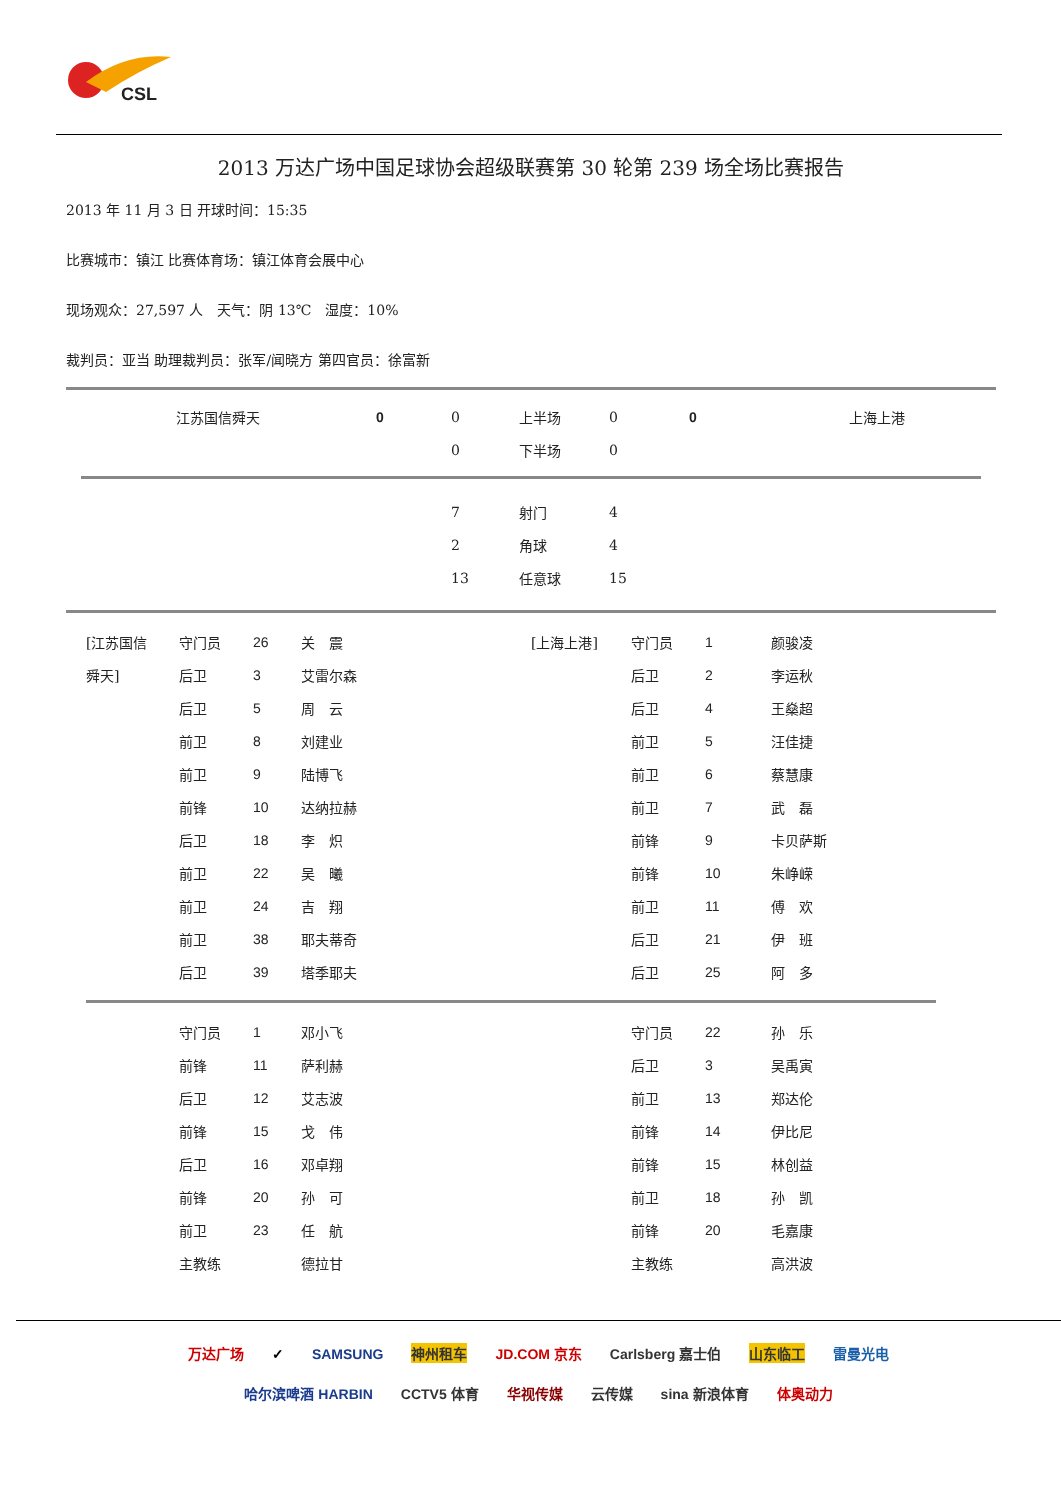CSL
2013 万达广场中国足球协会超级联赛第 30 轮第 239 场全场比赛报告
2013 年 11 月 3 日 开球时间：15:35
比赛城市：镇江 比赛体育场：镇江体育会展中心
现场观众：27,597 人　天气：阴 13℃　湿度：10%
裁判员：亚当 助理裁判员：张军/闻晓方 第四官员：徐富新
| | 江苏国信舜天 | 0 | 0 | 上半场 | 0 | 0 | 上海上港 |
| | | | 0 | 下半场 | 0 | | |
| | 7 | 射门 | 4 |
| | 2 | 角球 | 4 |
| | 13 | 任意球 | 15 |
| [江苏国信 | 守门员 | 26 | 关 震 | [上海上港] | 守门员 | 1 | 颜骏凌 |
| 舜天] | 后卫 | 3 | 艾雷尔森 | | 后卫 | 2 | 李运秋 |
| | 后卫 | 5 | 周 云 | | 后卫 | 4 | 王燊超 |
| | 前卫 | 8 | 刘建业 | | 前卫 | 5 | 汪佳捷 |
| | 前卫 | 9 | 陆博飞 | | 前卫 | 6 | 蔡慧康 |
| | 前锋 | 10 | 达纳拉赫 | | 前卫 | 7 | 武 磊 |
| | 后卫 | 18 | 李 炽 | | 前锋 | 9 | 卡贝萨斯 |
| | 前卫 | 22 | 吴 曦 | | 前锋 | 10 | 朱峥嵘 |
| | 前卫 | 24 | 吉 翔 | | 前卫 | 11 | 傅 欢 |
| | 前卫 | 38 | 耶夫蒂奇 | | 后卫 | 21 | 伊 班 |
| | 后卫 | 39 | 塔季耶夫 | | 后卫 | 25 | 阿 多 |
| | 守门员 | 1 | 邓小飞 | | 守门员 | 22 | 孙 乐 |
| | 前锋 | 11 | 萨利赫 | | 后卫 | 3 | 吴禹寅 |
| | 后卫 | 12 | 艾志波 | | 前卫 | 13 | 郑达伦 |
| | 前锋 | 15 | 戈 伟 | | 前锋 | 14 | 伊比尼 |
| | 后卫 | 16 | 邓卓翔 | | 前锋 | 15 | 林创益 |
| | 前锋 | 20 | 孙 可 | | 前卫 | 18 | 孙 凯 |
| | 前卫 | 23 | 任 航 | | 前锋 | 20 | 毛嘉康 |
| | 主教练 | | 德拉甘 | | 主教练 | | 高洪波 |
万达广场 ✓ SAMSUNG 神州租车 JD.COM 京东 Carlsberg 嘉士伯 山东临工 雷曼光电
哈尔滨啤酒 HARBIN CCTV5 体育 华视传媒 云传媒 sina 新浪体育 体奥动力